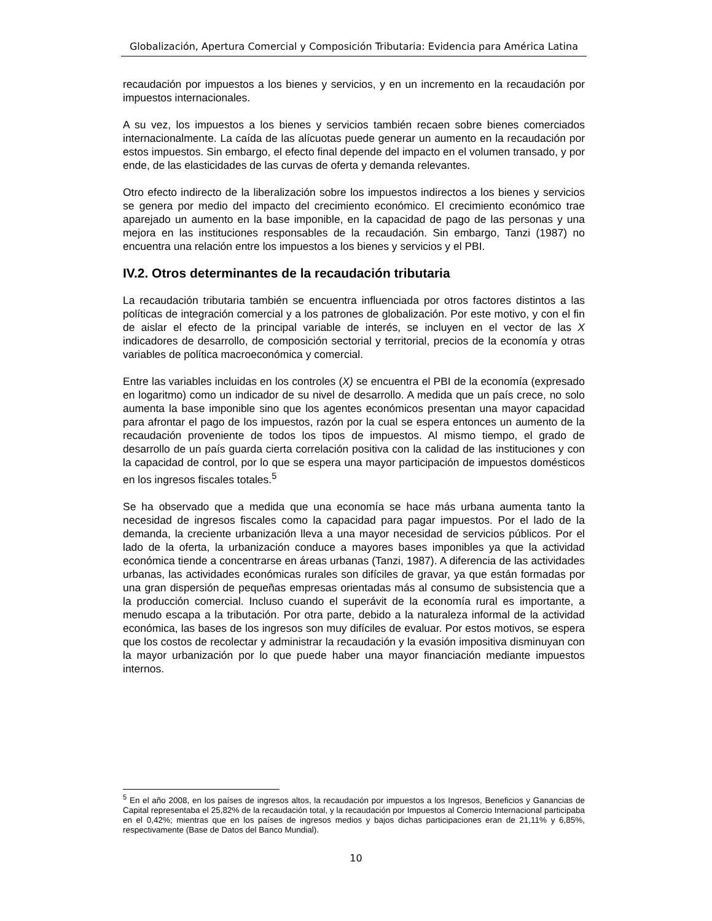Globalización, Apertura Comercial y Composición Tributaria: Evidencia para América Latina
recaudación por impuestos a los bienes y servicios, y en un incremento en la recaudación por impuestos internacionales.
A su vez, los impuestos a los bienes y servicios también recaen sobre bienes comerciados internacionalmente. La caída de las alícuotas puede generar un aumento en la recaudación por estos impuestos. Sin embargo, el efecto final depende del impacto en el volumen transado, y por ende, de las elasticidades de las curvas de oferta y demanda relevantes.
Otro efecto indirecto de la liberalización sobre los impuestos indirectos a los bienes y servicios se genera por medio del impacto del crecimiento económico. El crecimiento económico trae aparejado un aumento en la base imponible, en la capacidad de pago de las personas y una mejora en las instituciones responsables de la recaudación. Sin embargo, Tanzi (1987) no encuentra una relación entre los impuestos a los bienes y servicios y el PBI.
IV.2. Otros determinantes de la recaudación tributaria
La recaudación tributaria también se encuentra influenciada por otros factores distintos a las políticas de integración comercial y a los patrones de globalización. Por este motivo, y con el fin de aislar el efecto de la principal variable de interés, se incluyen en el vector de las X indicadores de desarrollo, de composición sectorial y territorial, precios de la economía y otras variables de política macroeconómica y comercial.
Entre las variables incluidas en los controles (X) se encuentra el PBI de la economía (expresado en logaritmo) como un indicador de su nivel de desarrollo. A medida que un país crece, no solo aumenta la base imponible sino que los agentes económicos presentan una mayor capacidad para afrontar el pago de los impuestos, razón por la cual se espera entonces un aumento de la recaudación proveniente de todos los tipos de impuestos. Al mismo tiempo, el grado de desarrollo de un país guarda cierta correlación positiva con la calidad de las instituciones y con la capacidad de control, por lo que se espera una mayor participación de impuestos domésticos en los ingresos fiscales totales.<sup>5</sup>
Se ha observado que a medida que una economía se hace más urbana aumenta tanto la necesidad de ingresos fiscales como la capacidad para pagar impuestos. Por el lado de la demanda, la creciente urbanización lleva a una mayor necesidad de servicios públicos. Por el lado de la oferta, la urbanización conduce a mayores bases imponibles ya que la actividad económica tiende a concentrarse en áreas urbanas (Tanzi, 1987). A diferencia de las actividades urbanas, las actividades económicas rurales son difíciles de gravar, ya que están formadas por una gran dispersión de pequeñas empresas orientadas más al consumo de subsistencia que a la producción comercial. Incluso cuando el superávit de la economía rural es importante, a menudo escapa a la tributación. Por otra parte, debido a la naturaleza informal de la actividad económica, las bases de los ingresos son muy difíciles de evaluar. Por estos motivos, se espera que los costos de recolectar y administrar la recaudación y la evasión impositiva disminuyan con la mayor urbanización por lo que puede haber una mayor financiación mediante impuestos internos.
<sup>5</sup> En el año 2008, en los países de ingresos altos, la recaudación por impuestos a los Ingresos, Beneficios y Ganancias de Capital representaba el 25,82% de la recaudación total, y la recaudación por Impuestos al Comercio Internacional participaba en el 0,42%; mientras que en los países de ingresos medios y bajos dichas participaciones eran de 21,11% y 6,85%, respectivamente (Base de Datos del Banco Mundial).
10